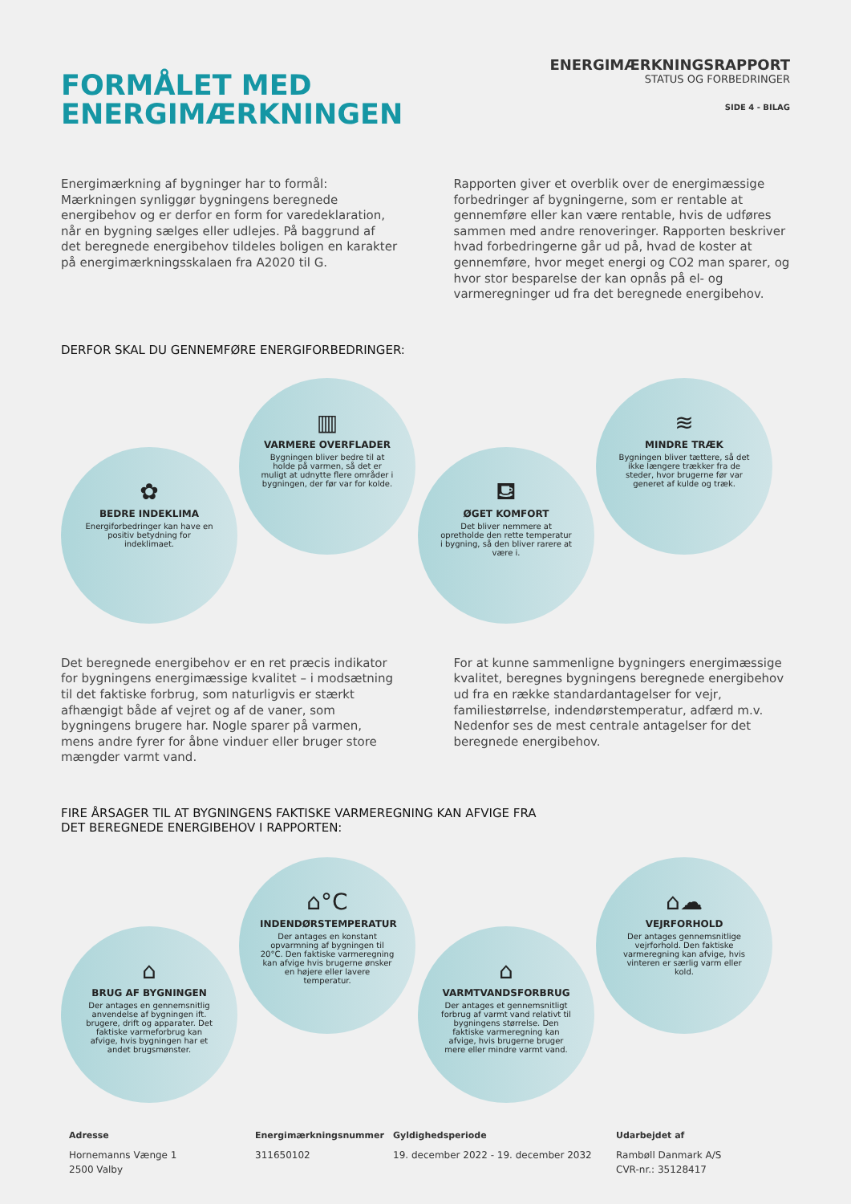FORMÅLET MED
ENERGIMÆRKNINGEN
ENERGIMÆRKNINGSRAPPORT
STATUS OG FORBEDRINGER
SIDE 4 - BILAG
Energimærkning af bygninger har to formål: Mærkningen synliggør bygningens beregnede energibehov og er derfor en form for varedeklaration, når en bygning sælges eller udlejes. På baggrund af det beregnede energibehov tildeles boligen en karakter på energimærkningsskalaen fra A2020 til G.
Rapporten giver et overblik over de energimæssige forbedringer af bygningerne, som er rentable at gennemføre eller kan være rentable, hvis de udføres sammen med andre renoveringer. Rapporten beskriver hvad forbedringerne går ud på, hvad de koster at gennemføre, hvor meget energi og CO2 man sparer, og hvor stor besparelse der kan opnås på el- og varmeregninger ud fra det beregnede energibehov.
DERFOR SKAL DU GENNEMFØRE ENERGIFORBEDRINGER:
✿
BEDRE INDEKLIMA
Energiforbedringer kan have en positiv betydning for indeklimaet.
▥
VARMERE OVERFLADER
Bygningen bliver bedre til at holde på varmen, så det er muligt at udnytte flere områder i bygningen, der før var for kolde.
⛾
ØGET KOMFORT
Det bliver nemmere at opretholde den rette temperatur i bygning, så den bliver rarere at være i.
≋
MINDRE TRÆK
Bygningen bliver tættere, så det ikke længere trækker fra de steder, hvor brugerne før var generet af kulde og træk.
Det beregnede energibehov er en ret præcis indikator for bygningens energimæssige kvalitet – i modsætning til det faktiske forbrug, som naturligvis er stærkt afhængigt både af vejret og af de vaner, som bygningens brugere har. Nogle sparer på varmen, mens andre fyrer for åbne vinduer eller bruger store mængder varmt vand.
For at kunne sammenligne bygningers energimæssige kvalitet, beregnes bygningens beregnede energibehov ud fra en række standardantagelser for vejr, familiestørrelse, indendørstemperatur, adfærd m.v. Nedenfor ses de mest centrale antagelser for det beregnede energibehov.
FIRE ÅRSAGER TIL AT BYGNINGENS FAKTISKE VARMEREGNING KAN AFVIGE FRA
DET BEREGNEDE ENERGIBEHOV I RAPPORTEN:
⌂
BRUG AF BYGNINGEN
Der antages en gennemsnitlig anvendelse af bygningen ift. brugere, drift og apparater. Det faktiske varmeforbrug kan afvige, hvis bygningen har et andet brugsmønster.
⌂°C
INDENDØRSTEMPERATUR
Der antages en konstant opvarmning af bygningen til 20°C. Den faktiske varmeregning kan afvige hvis brugerne ønsker en højere eller lavere temperatur.
⌂
VARMTVANDSFORBRUG
Der antages et gennemsnitligt forbrug af varmt vand relativt til bygningens størrelse. Den faktiske varmeregning kan afvige, hvis brugerne bruger mere eller mindre varmt vand.
⌂☁
VEJRFORHOLD
Der antages gennemsnitlige vejrforhold. Den faktiske varmeregning kan afvige, hvis vinteren er særlig varm eller kold.
Adresse
Hornemanns Vænge 1
2500 Valby
Energimærkningsnummer
311650102
Gyldighedsperiode
19. december 2022 - 19. december 2032
Udarbejdet af
Rambøll Danmark A/S
CVR-nr.: 35128417